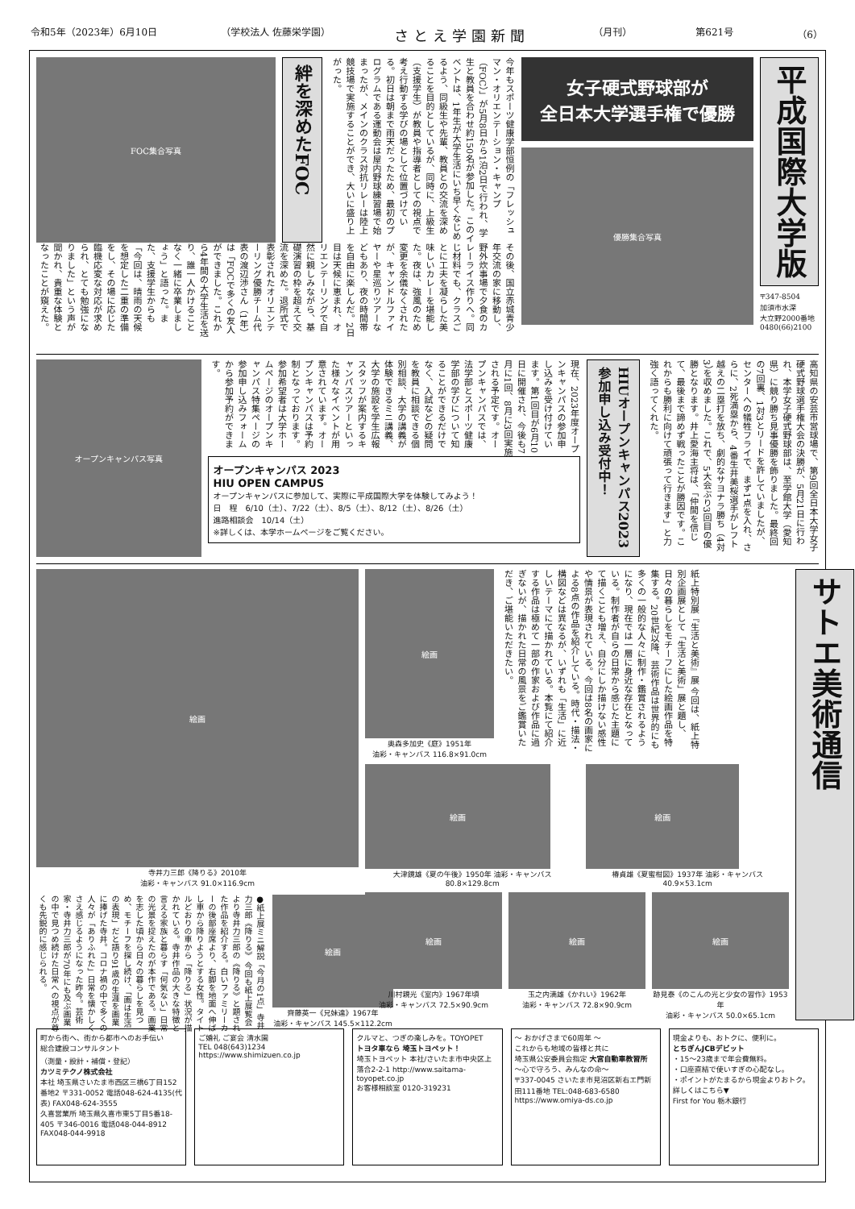令和5年（2023年）6月10日 （学校法人 佐藤栄学園） さとえ学園新聞 （月刊） 第621号 （6）
FOC集合写真
絆を深めたFOC
今年もスポーツ健康学部恒例の「フレッシュマン・オリエンテーション・キャンプ（FOC）」が5月8日から1泊2日で行われ、学生と教員を合わせ約150名が参加した。このイベントは、1年生が大学生活にいち早くなじめるよう、同級生や先輩、教員との交流を深めることを目的としているが、同時に、上級生（支援学生）が教員や指導者としての視点で考え行動する学びの場として位置づけている。初日は朝まで雨天だったため、最初のプログラムである運動会は屋内野球練習場で始まったが、メインのクラス対抗リレーは陸上競技場で実施することができ、大いに盛り上がった。
その後、国立赤城青少年交流の家に移動し、野外炊事場で夕食のカレーライス作りへ。同じ材料でも、クラスごとに工夫を凝らした美味しいカレーを堪能した。夜は、強風のため変更を余儀なくされたが、キャンドルファイヤーや星巡りツアーなどもあり、夜の時間帯を自由に楽しんだ。2日目は天候に恵まれ、オリエンテーリングで自然に親しみながら、基礎演習の枠を超えて交流を深めた。退所式で表彰されたオリエンテーリング優勝チーム代表の渡辺渉さん（1年）は「FOCで多くの友人ができました。これから4年間の大学生活を送り、誰一人かけることなく一緒に卒業しましょう」と語った。また、支援学生からも「今回は、晴雨の天候を想定した二重の準備をし、その場に応じた臨機応変な対応が求められ、とても勉強になりました」という声が聞かれ、貴重な体験となったことが窺えた。
女子硬式野球部が
全日本大学選手権で優勝
優勝集合写真
平成国際大学版
〒347-8504
加須市水深
大立野2000番地
0480(66)2100
オープンキャンパス写真
現在、2023年度オープンキャンパスの参加申し込みを受け付けています。第1回目が6月10日に開催され、今後も7月に1回、8月に3回実施される予定です。オープンキャンパスでは、法学部とスポーツ健康学部の学びについて知ることができるだけでなく、入試などの疑問を教員に相談できる個別相談、大学の講義が体験できるミニ講義、大学の施設を学生広報スタッフが案内するキャンパスツアーといった様々なイベントが用意されています。オープンキャンパスは予約制となっております。参加希望者は大学ホームページのオープンキャンパス特集ページの参加申し込みフォームから参加予約ができます。
オープンキャンパス 2023
HIU OPEN CAMPUS
オープンキャンパスに参加して、実際に平成国際大学を体験してみよう！
日　程　6/10（土）、7/22（土）、8/5（土）、8/12（土）、8/26（土）
進路相談会　10/14（土）
※詳しくは、本学ホームページをご覧ください。
HIUオープンキャンパス2023参加申し込み受付中！
高知県の安芸市営球場で、第9回全日本大学女子硬式野球選手権大会の決勝が、5月21日に行われ、本学女子硬式野球部は、至学館大学（愛知県）に競り勝ち見事優勝を飾りました。最終回の7回裏、1対3とリードを許していましたが、センターへの犠牲フライで、まず1点を入れ、さらに、2死満塁から、4番生井美桜選手がレフト越えの二塁打を放ち、劇的なサヨナラ勝ち（4対3）を収めました。これで、5大会ぶり3回目の優勝となります。井上愛海主将は、「仲間を信じて、最後まで諦めず戦ったことが勝因です。これからも勝利に向けて頑張って行きます」と力強く語ってくれた。
絵画
寺井力三郎《降りる》2010年
油彩・キャンバス 91.0×116.9cm
●紙上展ミニ解説「今月の1点」寺井力三郎《降りる》 今回も紙上展覧会より寺井力三郎の《降りる》と題された作品を紹介する。白いファミリーカーの後部座席より、右脚を地面へ伸ばし車から降りようとする女性。タイトルどおりの車から「降りる」状況が描かれている。寺井作品の大きな特徴と言える家族と暮らす「何気ない」日常の光景を捉えたのが本作である。画業を志した頃から日々の暮らしを見つめ、モチーフを探し続け、「画は生活の表現」だと語り91歳の生涯を画業に捧げた寺井。コロナ禍の中で多くの人々が「ありふれた」日常を懐かしくさえ感じるようになった昨今。芸術家・寺井力三郎が70年にも及ぶ画業の中で見つめ続けた日常への視点が尊くも先鋭的に感じられる。
絵画
齊藤英一《兄妹達》1967年
油彩・キャンバス 145.5×112.2cm
絵画
奥森多加史《庭》1951年
油彩・キャンバス 116.8×91.0cm
紙上特別展『生活と美術』展 今回は、紙上特別企画展として「生活と美術」展と題し、日々の暮らしをモチーフにした絵画作品を特集する。20世紀以降、芸術作品は世界的にも多くの一般的な人々に制作・鑑賞されるようになり、現在では一層に身近な存在となっている。制作者が自らの日常から感じた主題にて描くことも増え、自分にしか描けない感性や情景が表現されている。今回は8名の画家による8点の作品を紹介している。時代・描法・構図などは異なるが、いずれも「生活」に近しいテーマにて描かれている。本覧にて紹介する作品は極めて一部の作家および作品に過ぎないが、描かれた日常の風景をご鑑賞いただき、ご堪能いただきたい。
絵画
大津鏡雄《夏の午後》1950年 油彩・キャンバス 80.8×129.8cm
絵画
椿貞雄《夏蜜柑図》1937年 油彩・キャンバス 40.9×53.1cm
絵画
川村親光《室内》1967年頃
油彩・キャンバス 72.5×90.9cm
絵画
玉之内満雄《かれい》1962年
油彩・キャンバス 72.8×90.9cm
絵画
跡見泰《のこんの光と少女の習作》1953年
油彩・キャンバス 50.0×65.1cm
サトエ美術通信
町から街へ、街から都市へのお手伝い
総合建設コンサルタント
（測量・設計・補償・登記）
カツミテクノ株式会社
本社 埼玉県さいたま市西区三橋6丁目152番地2 〒331-0052 電話048-624-4135(代表) FAX048-624-3555
久喜営業所 埼玉県久喜市東5丁目5番18-405 〒346-0016 電話048-044-8912 FAX048-044-9918
ご婚礼 ご宴会 清水園
TEL 048(643)1234 https://www.shimizuen.co.jp
クルマと、つぎの楽しみを。TOYOPET
トヨタ車なら 埼玉トヨペット！
埼玉トヨペット 本社/さいたま市中央区上落合2-2-1 http://www.saitama-toyopet.co.jp
お客様相談室 0120-319231
〜 おかげさまで60周年 〜
これからも地域の皆様と共に
埼玉県公安委員会指定 大宮自動車教習所
〜心で守ろう、みんなの命〜
〒337-0045 さいたま市見沼区新右エ門新田111番地 TEL:048-683-6580 https://www.omiya-ds.co.jp
現金よりも、おトクに、便利に。
とちぎんJCBデビット
・15〜23歳まで年会費無料。
・口座直結で使いすぎの心配なし。
・ポイントがたまるから現金よりおトク。
詳しくはこちら▼
First for You 栃木銀行